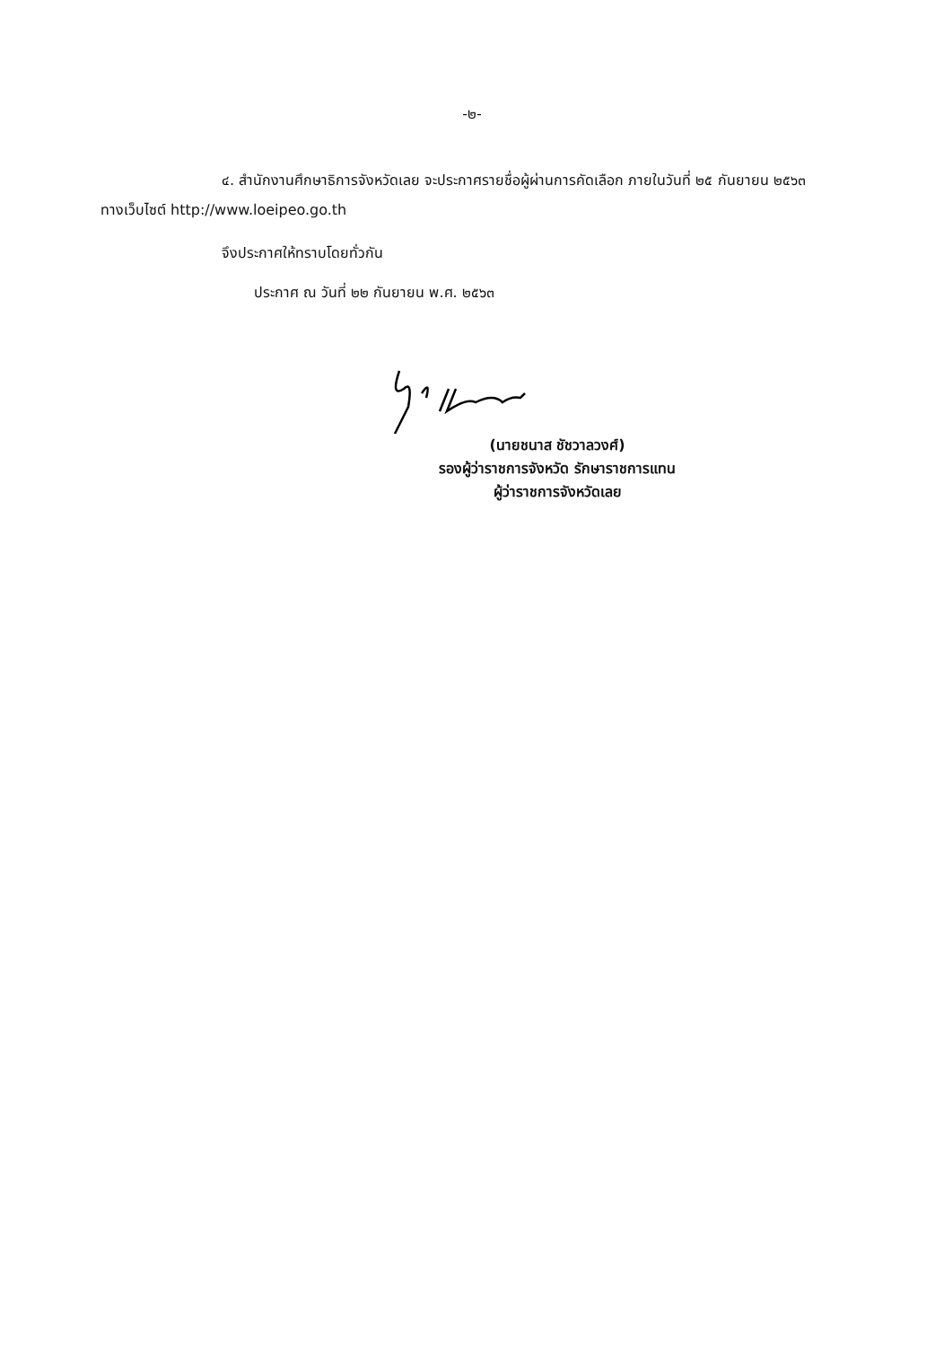-๒-
๔. สำนักงานศึกษาธิการจังหวัดเลย จะประกาศรายชื่อผู้ผ่านการคัดเลือก ภายในวันที่ ๒๕ กันยายน ๒๕๖๓ ทางเว็บไซต์ http://www.loeipeo.go.th
จึงประกาศให้ทราบโดยทั่วกัน
ประกาศ ณ วันที่ ๒๒ กันยายน พ.ศ. ๒๕๖๓
(นายชนาส ชัชวาลวงศ์)
รองผู้ว่าราชการจังหวัด รักษาราชการแทน
ผู้ว่าราชการจังหวัดเลย